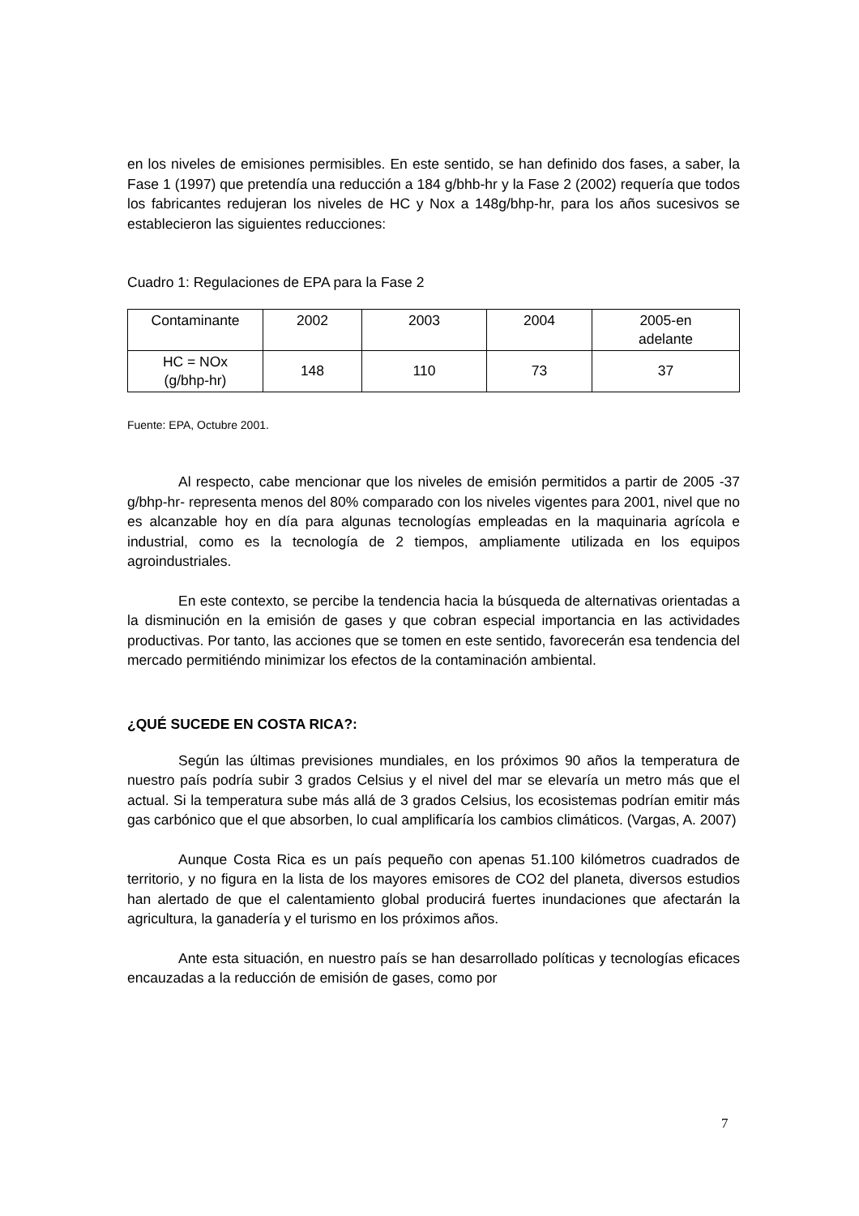en los niveles de emisiones permisibles. En este sentido, se han definido dos fases, a saber, la Fase 1 (1997) que pretendía una reducción a 184 g/bhb-hr y la Fase 2 (2002) requería que todos los fabricantes redujeran los niveles de HC y Nox a 148g/bhp-hr, para los años sucesivos se establecieron las siguientes reducciones:
Cuadro 1: Regulaciones de EPA para la Fase 2
| Contaminante | 2002 | 2003 | 2004 | 2005-en adelante |
| HC = NOx (g/bhp-hr) | 148 | 110 | 73 | 37 |
Fuente: EPA, Octubre 2001.
Al respecto, cabe mencionar que los niveles de emisión permitidos a partir de 2005 -37 g/bhp-hr- representa menos del 80% comparado con los niveles vigentes para 2001, nivel que no es alcanzable hoy en día para algunas tecnologías empleadas en la maquinaria agrícola e industrial, como es la tecnología de 2 tiempos, ampliamente utilizada en los equipos agroindustriales.
En este contexto, se percibe la tendencia hacia la búsqueda de alternativas orientadas a la disminución en la emisión de gases y que cobran especial importancia en las actividades productivas. Por tanto, las acciones que se tomen en este sentido, favorecerán esa tendencia del mercado permitiéndo minimizar los efectos de la contaminación ambiental.
¿QUÉ SUCEDE EN COSTA RICA?:
Según las últimas previsiones mundiales, en los próximos 90 años la temperatura de nuestro país podría subir 3 grados Celsius y el nivel del mar se elevaría un metro más que el actual. Si la temperatura sube más allá de 3 grados Celsius, los ecosistemas podrían emitir más gas carbónico que el que absorben, lo cual amplificaría los cambios climáticos. (Vargas, A. 2007)
Aunque Costa Rica es un país pequeño con apenas 51.100 kilómetros cuadrados de territorio, y no figura en la lista de los mayores emisores de CO2 del planeta, diversos estudios han alertado de que el calentamiento global producirá fuertes inundaciones que afectarán la agricultura, la ganadería y el turismo en los próximos años.
Ante esta situación, en nuestro país se han desarrollado políticas y tecnologías eficaces encauzadas a la reducción de emisión de gases, como por
7